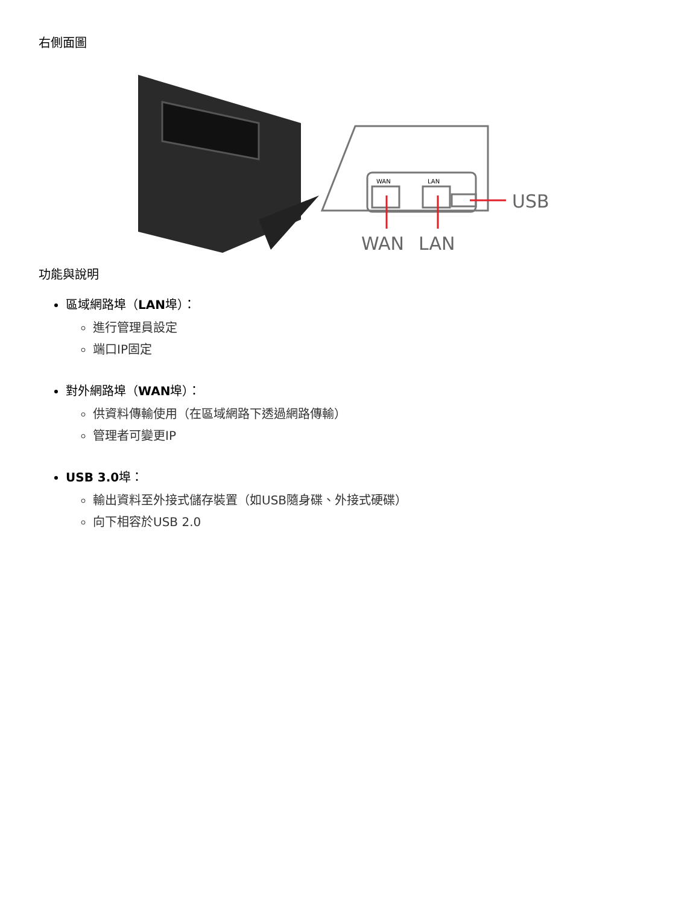右側面圖
WAN
LAN
USB
WAN
LAN
功能與說明
區域網路埠（LAN埠）：
進行管理員設定
端口IP固定
對外網路埠（WAN埠）：
供資料傳輸使用（在區域網路下透過網路傳輸）
管理者可變更IP
USB 3.0埠：
輸出資料至外接式儲存裝置（如USB隨身碟、外接式硬碟）
向下相容於USB 2.0